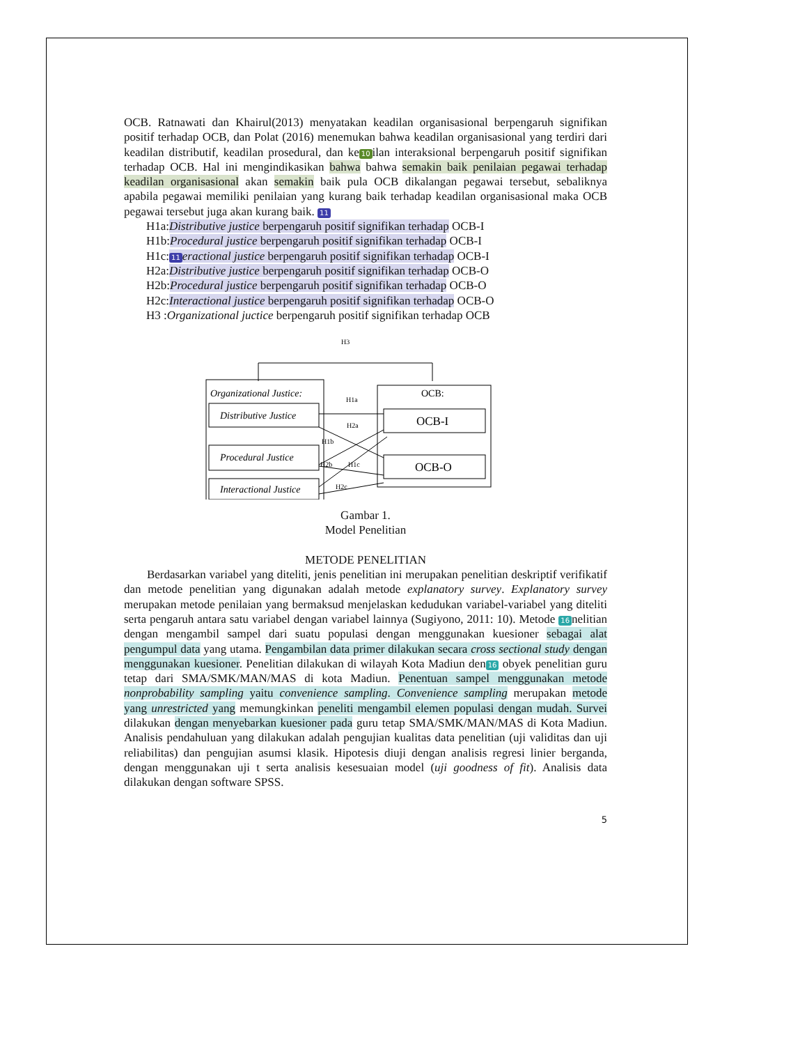OCB. Ratnawati dan Khairul(2013) menyatakan keadilan organisasional berpengaruh signifikan positif terhadap OCB, dan Polat (2016) menemukan bahwa keadilan organisasional yang terdiri dari keadilan distributif, keadilan prosedural, dan ke 10 ilan interaksional berpengaruh positif signifikan terhadap OCB. Hal ini mengindikasikan bahwa bahwa semakin baik penilaian pegawai terhadap keadilan organisasional akan semakin baik pula OCB dikalangan pegawai tersebut, sebaliknya apabila pegawai memiliki penilaian yang kurang baik terhadap keadilan organisasional maka OCB pegawai tersebut juga akan kurang baik. 11
H1a:Distributive justice berpengaruh positif signifikan terhadap OCB-I
H1b:Procedural justice berpengaruh positif signifikan terhadap OCB-I
H1c: 11 eractional justice berpengaruh positif signifikan terhadap OCB-I
H2a:Distributive justice berpengaruh positif signifikan terhadap OCB-O
H2b:Procedural justice berpengaruh positif signifikan terhadap OCB-O
H2c:Interactional justice berpengaruh positif signifikan terhadap OCB-O
H3 :Organizational juctice berpengaruh positif signifikan terhadap OCB
H3
Organizational Justice:
Distributive Justice
Procedural Justice
Interactional Justice
OCB:
OCB-I
OCB-O
H1a
H2a
H1b
H2b
H1c
H2c
Gambar 1.
Model Penelitian
METODE PENELITIAN
Berdasarkan variabel yang diteliti, jenis penelitian ini merupakan penelitian deskriptif verifikatif dan metode penelitian yang digunakan adalah metode explanatory survey. Explanatory survey merupakan metode penilaian yang bermaksud menjelaskan kedudukan variabel-variabel yang diteliti serta pengaruh antara satu variabel dengan variabel lainnya (Sugiyono, 2011: 10). Metode 16 nelitian dengan mengambil sampel dari suatu populasi dengan menggunakan kuesioner sebagai alat pengumpul data yang utama. Pengambilan data primer dilakukan secara cross sectional study dengan menggunakan kuesioner. Penelitian dilakukan di wilayah Kota Madiun den 16 obyek penelitian guru tetap dari SMA/SMK/MAN/MAS di kota Madiun. Penentuan sampel menggunakan metode nonprobability sampling yaitu convenience sampling. Convenience sampling merupakan metode yang unrestricted yang memungkinkan peneliti mengambil elemen populasi dengan mudah. Survei dilakukan dengan menyebarkan kuesioner pada guru tetap SMA/SMK/MAN/MAS di Kota Madiun. Analisis pendahuluan yang dilakukan adalah pengujian kualitas data penelitian (uji validitas dan uji reliabilitas) dan pengujian asumsi klasik. Hipotesis diuji dengan analisis regresi linier berganda, dengan menggunakan uji t serta analisis kesesuaian model (uji goodness of fit). Analisis data dilakukan dengan software SPSS.
5